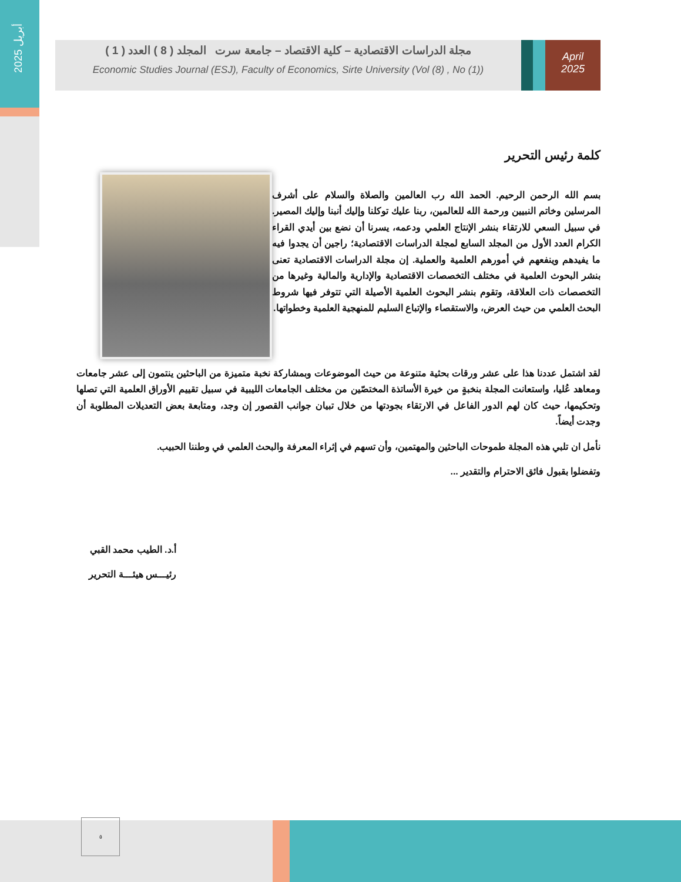أبريل 2025
مجلة الدراسات الاقتصادية – كلية الاقتصاد – جامعة سرت المجلد ( 8 ) العدد ( 1 )
Economic Studies Journal (ESJ), Faculty of Economics, Sirte University (Vol (8) , No (1))
April
2025
كلمة رئيس التحرير
بسم الله الرحمن الرحيم. الحمد الله رب العالمين والصلاة والسلام على أشرف المرسلين وخاتم النبيين ورحمة الله للعالمين، ربنا عليك توكلنا وإليك أنبنا وإليك المصير. في سبيل السعي للارتقاء بنشر الإنتاج العلمي ودعمه، يسرنا أن نضع بين أيدي القراء الكرام العدد الأول من المجلد السابع لمجلة الدراسات الاقتصادية؛ راجين أن يجدوا فيه ما يفيدهم وينفعهم في أمورهم العلمية والعملية. إن مجلة الدراسات الاقتصادية تعنى بنشر البحوث العلمية في مختلف التخصصات الاقتصادية والإدارية والمالية وغيرها من التخصصات ذات العلاقة، وتقوم بنشر البحوث العلمية الأصيلة التي تتوفر فيها شروط البحث العلمي من حيث العرض، والاستقصاء والإتباع السليم للمنهجية العلمية وخطواتها.
لقد اشتمل عددنا هذا على عشر ورقات بحثية متنوعة من حيث الموضوعات وبمشاركة نخبة متميزة من الباحثين ينتمون إلى عشر جامعات ومعاهد عُليا، واستعانت المجلة بنخبةٍ من خيرة الأساتذة المختصّين من مختلف الجامعات الليبية في سبيل تقييم الأوراق العلمية التي تصلها وتحكيمها، حيث كان لهم الدور الفاعل في الارتقاء بجودتها من خلال تبيان جوانب القصور إن وجد، ومتابعة بعض التعديلات المطلوبة أن وجدت أيضاً.
نأمل ان تلبي هذه المجلة طموحات الباحثين والمهتمين، وأن تسهم في إثراء المعرفة والبحث العلمي في وطننا الحبيب.
وتفضلوا بقبول فائق الاحترام والتقدير ...
أ.د. الطيب محمد القبي
رئيـــس هيئـــة التحرير
٥